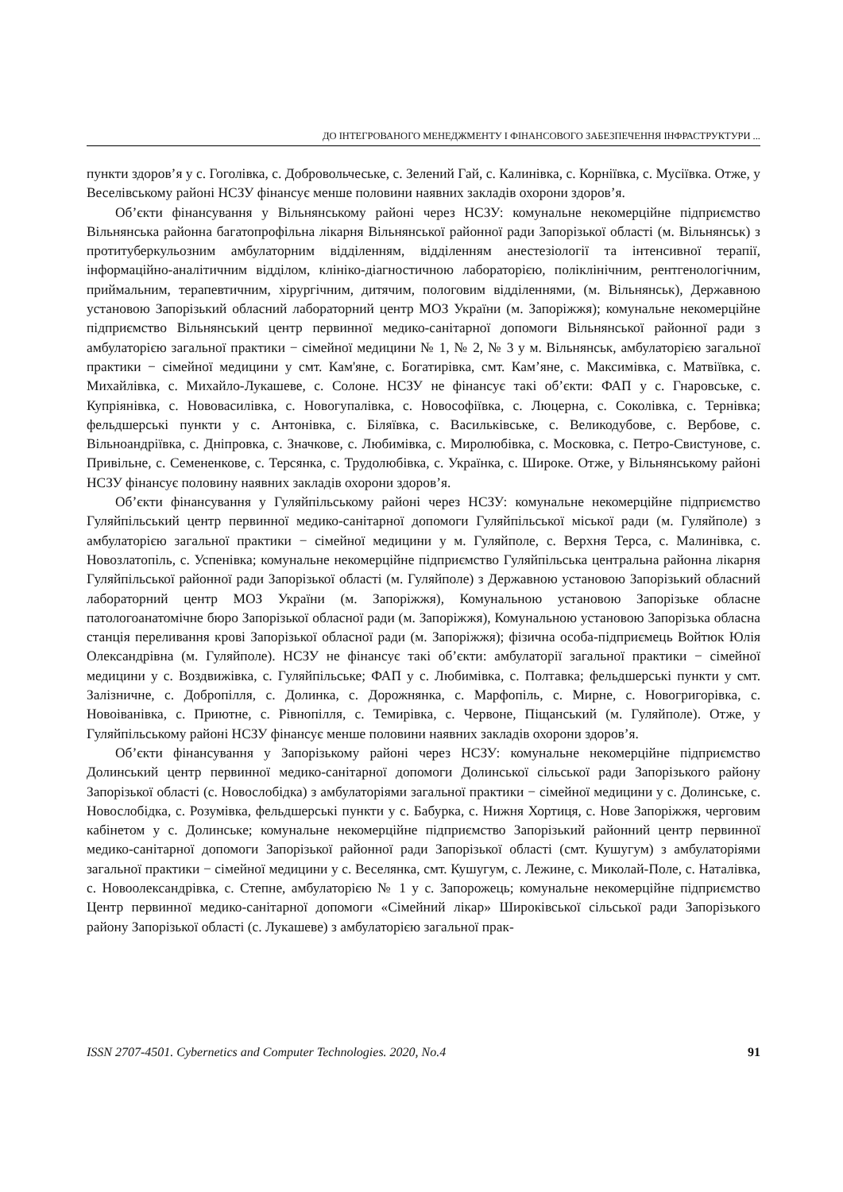ДО ІНТЕГРОВАНОГО МЕНЕДЖМЕНТУ І ФІНАНСОВОГО ЗАБЕЗПЕЧЕННЯ ІНФРАСТРУКТУРИ ...
пункти здоров’я у с. Гоголівка, с. Добровольчеське, с. Зелений Гай, с. Калинівка, с. Корніївка, с. Мусіївка. Отже, у Веселівському районі НСЗУ фінансує менше половини наявних закладів охорони здоров’я.
Об’єкти фінансування у Вільнянському районі через НСЗУ: комунальне некомерційне підприємство Вільнянська районна багатопрофільна лікарня Вільнянської районної ради Запорізької області (м. Вільнянськ) з протитуберкульозним амбулаторним відділенням, відділенням анестезіології та інтенсивної терапії, інформаційно-аналітичним відділом, клініко-діагностичною лабораторією, поліклінічним, рентгенологічним, приймальним, терапевтичним, хірургічним, дитячим, пологовим відділеннями, (м. Вільнянськ), Державною установою Запорізький обласний лабораторний центр МОЗ України (м. Запоріжжя); комунальне некомерційне підприємство Вільнянський центр первинної медико-санітарної допомоги Вільнянської районної ради з амбулаторією загальної практики − сімейної медицини № 1, № 2, № 3 у м. Вільнянськ, амбулаторією загальної практики − сімейної медицини у смт. Кам'яне, с. Богатирівка, смт. Кам’яне, с. Максимівка, с. Матвіївка, с. Михайлівка, с. Михайло-Лукашеве, с. Солоне. НСЗУ не фінансує такі об’єкти: ФАП у с. Гнаровське, с. Купріянівка, с. Нововасилівка, с. Новогупалівка, с. Новософіївка, с. Люцерна, с. Соколівка, с. Тернівка; фельдшерські пункти у с. Антонівка, с. Біляївка, с. Васильківське, с. Великодубове, с. Вербове, с. Вільноандріївка, с. Дніпровка, с. Значкове, с. Любимівка, с. Миролюбівка, с. Московка, с. Петро-Свистунове, с. Привільне, с. Семененкове, с. Терсянка, с. Трудолюбівка, с. Українка, с. Широке. Отже, у Вільнянському районі НСЗУ фінансує половину наявних закладів охорони здоров’я.
Об’єкти фінансування у Гуляйпільському районі через НСЗУ: комунальне некомерційне підприємство Гуляйпільський центр первинної медико-санітарної допомоги Гуляйпільської міської ради (м. Гуляйполе) з амбулаторією загальної практики − сімейної медицини у м. Гуляйполе, с. Верхня Терса, с. Малинівка, с. Новозлатопіль, с. Успенівка; комунальне некомерційне підприємство Гуляйпільська центральна районна лікарня Гуляйпільської районної ради Запорізької області (м. Гуляйполе) з Державною установою Запорізький обласний лабораторний центр МОЗ України (м. Запоріжжя), Комунальною установою Запорізьке обласне патологоанатомічне бюро Запорізької обласної ради (м. Запоріжжя), Комунальною установою Запорізька обласна станція переливання крові Запорізької обласної ради (м. Запоріжжя); фізична особа-підприємець Войтюк Юлія Олександрівна (м. Гуляйполе). НСЗУ не фінансує такі об’єкти: амбулаторії загальної практики − сімейної медицини у с. Воздвижівка, с. Гуляйпільське; ФАП у с. Любимівка, с. Полтавка; фельдшерські пункти у смт. Залізничне, с. Добропілля, с. Долинка, с. Дорожнянка, с. Марфопіль, с. Мирне, с. Новогригорівка, с. Новоіванівка, с. Приютне, с. Рівнопілля, с. Темирівка, с. Червоне, Піщанський (м. Гуляйполе). Отже, у Гуляйпільському районі НСЗУ фінансує менше половини наявних закладів охорони здоров’я.
Об’єкти фінансування у Запорізькому районі через НСЗУ: комунальне некомерційне підприємство Долинський центр первинної медико-санітарної допомоги Долинської сільської ради Запорізького району Запорізької області (с. Новослобідка) з амбулаторіями загальної практики − сімейної медицини у с. Долинське, с. Новослобідка, с. Розумівка, фельдшерські пункти у с. Бабурка, с. Нижня Хортиця, с. Нове Запоріжжя, черговим кабінетом у с. Долинське; комунальне некомерційне підприємство Запорізький районний центр первинної медико-санітарної допомоги Запорізької районної ради Запорізької області (смт. Кушугум) з амбулаторіями загальної практики − сімейної медицини у с. Веселянка, смт. Кушугум, с. Лежине, с. Миколай-Поле, с. Наталівка, с. Новоолександрівка, с. Степне, амбулаторією № 1 у с. Запорожець; комунальне некомерційне підприємство Центр первинної медико-санітарної допомоги «Сімейний лікар» Широківської сільської ради Запорізького району Запорізької області (с. Лукашеве) з амбулаторією загальної прак-
ISSN 2707-4501. Cybernetics and Computer Technologies. 2020, No.4 91